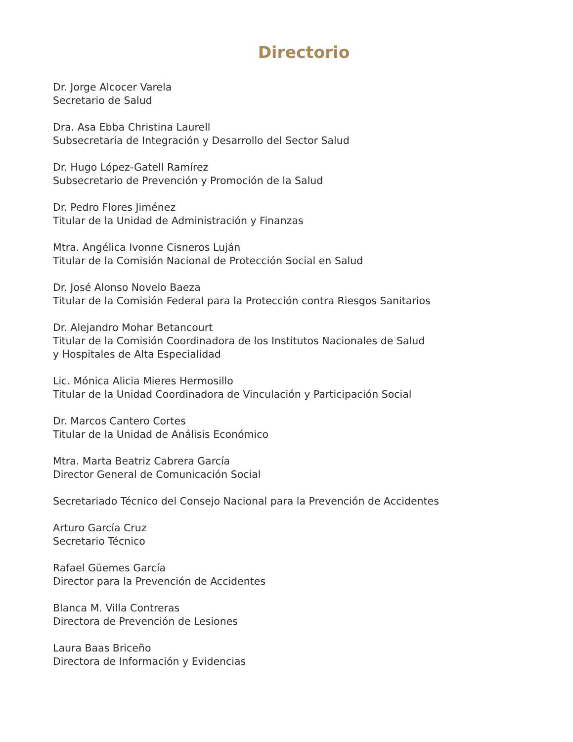Directorio
Dr. Jorge Alcocer Varela
Secretario de Salud
Dra. Asa Ebba Christina Laurell
Subsecretaria de Integración y Desarrollo del Sector Salud
Dr. Hugo López-Gatell Ramírez
Subsecretario de Prevención y Promoción de la Salud
Dr. Pedro Flores Jiménez
Titular de la Unidad de Administración y Finanzas
Mtra. Angélica Ivonne Cisneros Luján
Titular de la Comisión Nacional de Protección Social en Salud
Dr. José Alonso Novelo Baeza
Titular de la Comisión Federal para la Protección contra Riesgos Sanitarios
Dr. Alejandro Mohar Betancourt
Titular de la Comisión Coordinadora de los Institutos Nacionales de Salud
y Hospitales de Alta Especialidad
Lic. Mónica Alicia Mieres Hermosillo
Titular de la Unidad Coordinadora de Vinculación y Participación Social
Dr. Marcos Cantero Cortes
Titular de la Unidad de Análisis Económico
Mtra. Marta Beatriz Cabrera García
Director General de Comunicación Social
Secretariado Técnico del Consejo Nacional para la Prevención de Accidentes
Arturo García Cruz
Secretario Técnico
Rafael Güemes García
Director para la Prevención de Accidentes
Blanca M. Villa Contreras
Directora de Prevención de Lesiones
Laura Baas Briceño
Directora de Información y Evidencias